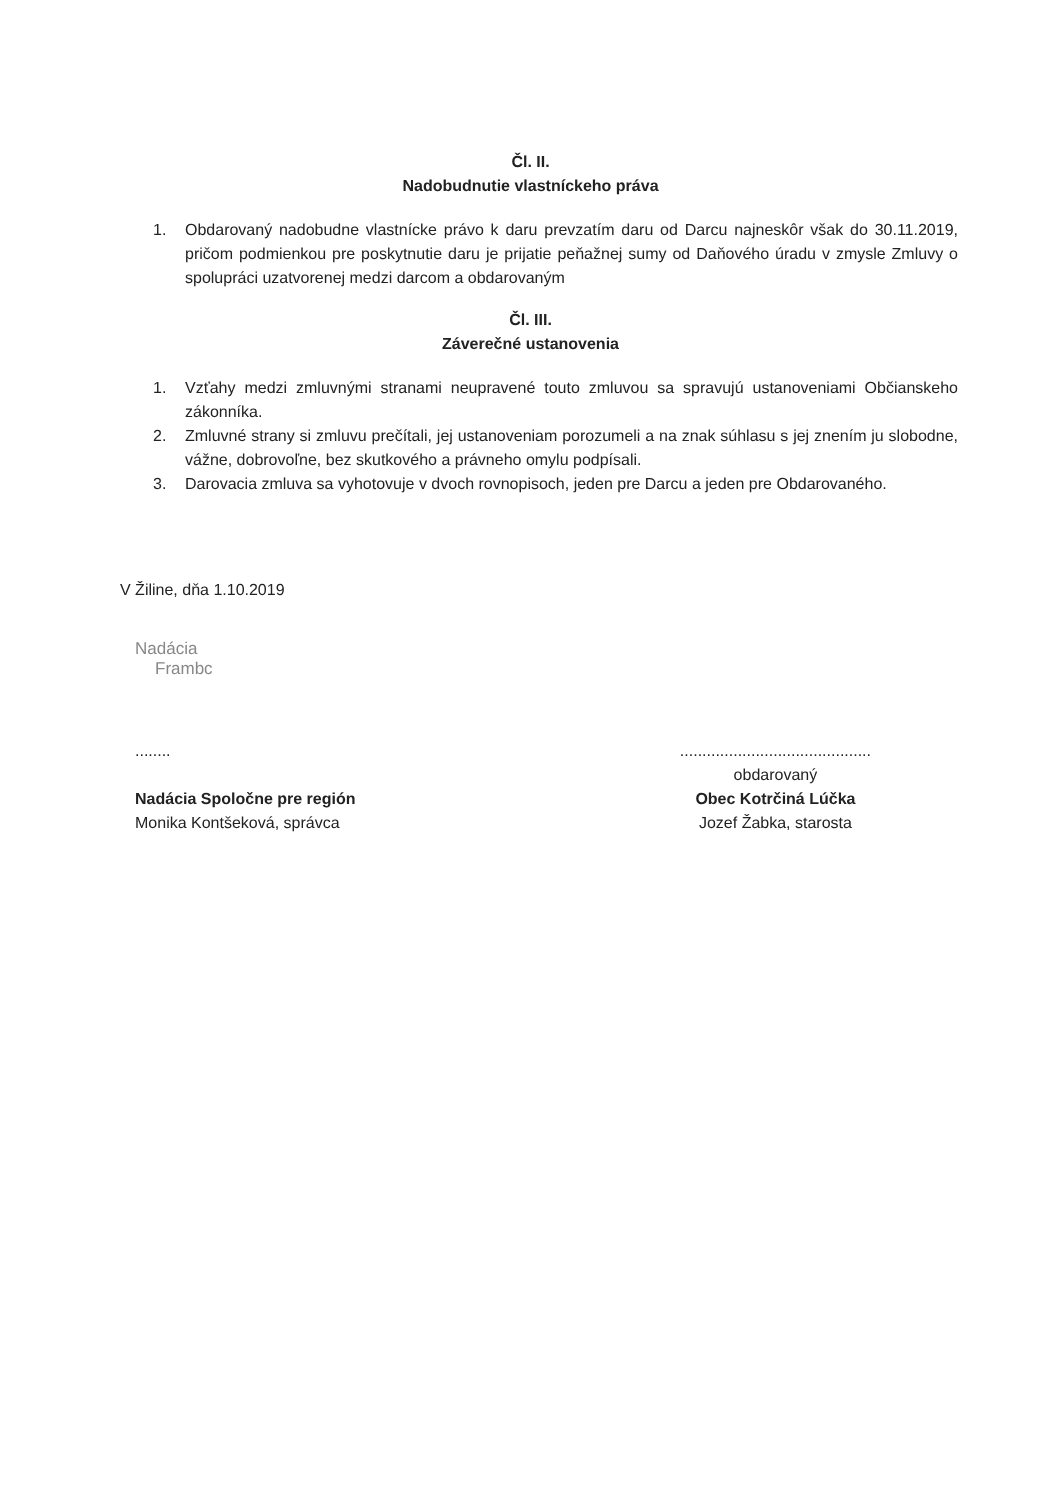Čl. II.
Nadobudnutie vlastníckeho práva
1. Obdarovaný nadobudne vlastnícke právo k daru prevzatím daru od Darcu najneskôr však do 30.11.2019, pričom podmienkou pre poskytnutie daru je prijatie peňažnej sumy od Daňového úradu v zmysle Zmluvy o spolupráci uzatvorenej medzi darcom a obdarovaným
Čl. III.
Záverečné ustanovenia
1. Vzťahy medzi zmluvnými stranami neupravené touto zmluvou sa spravujú ustanoveniami Občianskeho zákonníka.
2. Zmluvné strany si zmluvu prečítali, jej ustanoveniam porozumeli a na znak súhlasu s jej znením ju slobodne, vážne, dobrovoľne, bez skutkového a právneho omylu podpísali.
3. Darovacia zmluva sa vyhotovuje v dvoch rovnopisoch, jeden pre Darcu a jeden pre Obdarovaného.
V Žiline, dňa 1.10.2019
Nadácia
Frambc
........
Nadácia Spoločne pre región
Monika Kontšeková, správca
...........................................
obdarovaný
Obec Kotrčiná Lúčka
Jozef Žabka, starosta